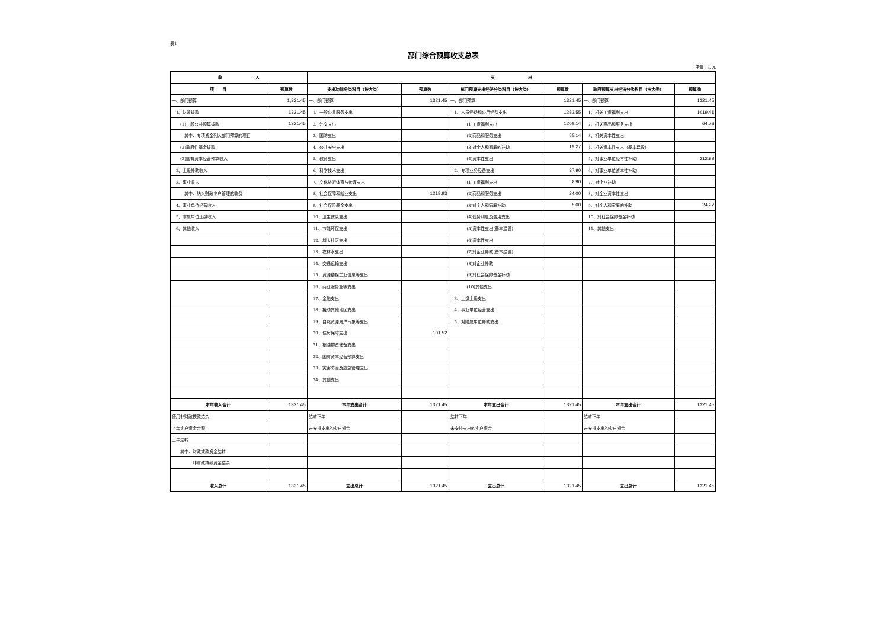表1
部门综合预算收支总表
单位：万元
| 收 入 | | 支 出 | | | | | |
| --- | --- | --- | --- | --- | --- | --- | --- |
| 项 目 | 预算数 | 支出功能分类科目（按大类） | 预算数 | 部门预算支出经济分类科目（按大类） | 预算数 | 政府预算支出经济分类科目（按大类） | 预算数 |
| 一、部门预算 | 1,321.45 | 一、部门预算 | 1321.45 | 一、部门预算 | 1321.45 | 一、部门预算 | 1321.45 |
| 1、财政拨款 | 1321.45 | 1、一般公共服务支出 | | 1、人员经费和公用经费支出 | 1283.55 | 1、机关工资福利支出 | 1019.41 |
| (1)一般公共预算拨款 | 1321.45 | 2、外交支出 | | (1)工资福利支出 | 1209.14 | 2、机关商品和服务支出 | 64.78 |
| 其中：专项资金列入部门预算的项目 | | 3、国防支出 | | (2)商品和服务支出 | 55.14 | 3、机关资本性支出 | |
| (2)政府性基金拨款 | | 4、公共安全支出 | | (3)对个人和家庭的补助 | 19.27 | 4、机关资本性支出（基本建设） | |
| (3)国有资本经营预算收入 | | 5、教育支出 | | (4)资本性支出 | | 5、对事业单位经常性补助 | 212.99 |
| 2、上级补助收入 | | 6、科学技术支出 | | 2、专项业务经费支出 | 37.90 | 6、对事业单位资本性补助 | |
| 3、事业收入 | | 7、文化旅游体育与传媒支出 | | (1)工资福利支出 | 8.90 | 7、对企业补助 | |
| 其中：纳入财政专户管理的收费 | | 8、社会保障和就业支出 | 1219.93 | (2)商品和服务支出 | 24.00 | 8、对企业资本性支出 | |
| 4、事业单位经营收入 | | 9、社会保险基金支出 | | (3)对个人和家庭补助 | 5.00 | 9、对个人和家庭的补助 | 24.27 |
| 5、附属单位上缴收入 | | 10、卫生健康支出 | | (4)债务利息及费用支出 | | 10、对社会保障基金补助 | |
| 6、其他收入 | | 11、节能环保支出 | | (5)资本性支出(基本建设) | | 11、其他支出 | |
| | | 12、城乡社区支出 | | (6)资本性支出 | | | |
| | | 13、农林水支出 | | (7)对企业补助(基本建设) | | | |
| | | 14、交通运输支出 | | (8)对企业补助 | | | |
| | | 15、资源勘探工业信息等支出 | | (9)对社会保障基金补助 | | | |
| | | 16、商业服务业等支出 | | (10)其他支出 | | | |
| | | 17、金融支出 | | 3、上缴上级支出 | | | |
| | | 18、援助其他地区支出 | | 4、事业单位经营支出 | | | |
| | | 19、自然资源海洋气象等支出 | | 5、对附属单位补助支出 | | | |
| | | 20、住房保障支出 | 101.52 | | | | |
| | | 21、粮油物资储备支出 | | | | | |
| | | 22、国有资本经营预算支出 | | | | | |
| | | 23、灾害防治及应急管理支出 | | | | | |
| | | 24、其他支出 | | | | | |
| 本年收入合计 | 1321.45 | 本年支出合计 | 1321.45 | 本年支出合计 | 1321.45 | 本年支出合计 | 1321.45 |
| 使用非财政拨款结余 | | 结转下年 | | 结转下年 | | 结转下年 | |
| 上年实户资金余额 | | 未安排支出的实户资金 | | 未安排支出的实户资金 | | 未安排支出的实户资金 | |
| 上年结转 | | | | | | | |
| 其中：财政拨款资金结转 | | | | | | | |
| 非财政拨款资金结余 | | | | | | | |
| 收入总计 | 1321.45 | 支出总计 | 1321.45 | 支出总计 | 1321.45 | 支出总计 | 1321.45 |